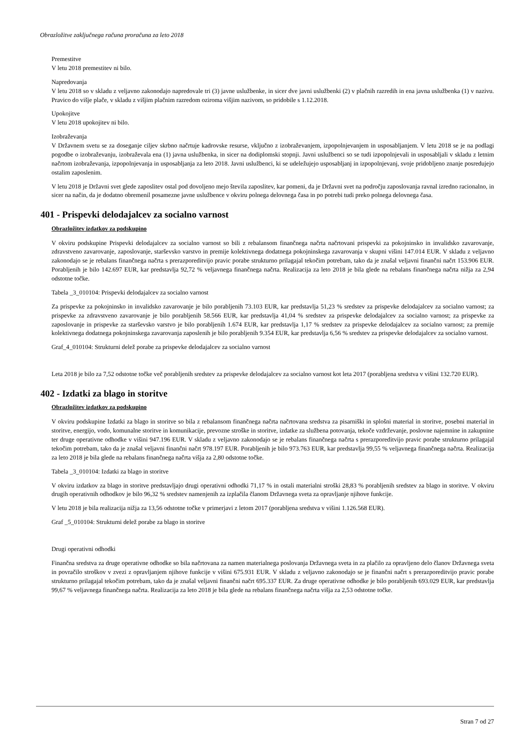Obrazložitve zaključnega računa proračuna za leto 2018
Premestitve
V letu 2018 premestitev ni bilo.
Napredovanja
V letu 2018 so v skladu z veljavno zakonodajo napredovale tri (3) javne uslužbenke, in sicer dve javni uslužbenki (2) v plačnih razredih in ena javna uslužbenka (1) v nazivu. Pravico do višje plače, v skladu z višjim plačnim razredom oziroma višjim nazivom, so pridobile s 1.12.2018.
Upokojitve
V letu 2018 upokojitev ni bilo.
Izobraževanja
V Državnem svetu se za doseganje ciljev skrbno načrtuje kadrovske resurse, vključno z izobraževanjem, izpopolnjevanjem in usposabljanjem. V letu 2018 se je na podlagi pogodbe o izobraževanju, izobraževala ena (1) javna uslužbenka, in sicer na dodiplomski stopnji. Javni uslužbenci so se tudi izpopolnjevali in usposabljali v skladu z letnim načrtom izobraževanja, izpopolnjevanja in usposabljanja za leto 2018. Javni uslužbenci, ki se udeležujejo usposabljanj in izpopolnjevanj, svoje pridobljeno znanje posredujejo ostalim zaposlenim.
V letu 2018 je Državni svet glede zaposlitev ostal pod dovoljeno mejo števila zaposlitev, kar pomeni, da je Državni svet na področju zaposlovanja ravnal izredno racionalno, in sicer na način, da je dodatno obremenil posamezne javne uslužbence v okviru polnega delovnega časa in po potrebi tudi preko polnega delovnega časa.
401 - Prispevki delodajalcev za socialno varnost
Obrazložitev izdatkov za podskupino
V okviru podskupine Prispevki delodajalcev za socialno varnost so bili z rebalansom finančnega načrta načrtovani prispevki za pokojninsko in invalidsko zavarovanje, zdravstveno zavarovanje, zaposlovanje, starševsko varstvo in premije kolektivnega dodatnega pokojninskega zavarovanja v skupni višini 147.014 EUR. V skladu z veljavno zakonodajo se je rebalans finančnega načrta s prerazporeditvijo pravic porabe strukturno prilagajal tekočim potrebam, tako da je znašal veljavni finančni načrt 153.906 EUR. Porabljenih je bilo 142.697 EUR, kar predstavlja 92,72 % veljavnega finančnega načrta. Realizacija za leto 2018 je bila glede na rebalans finančnega načrta nižja za 2,94 odstotne točke.
Tabela _3_010104: Prispevki delodajalcev za socialno varnost
Za prispevke za pokojninsko in invalidsko zavarovanje je bilo porabljenih 73.103 EUR, kar predstavlja 51,23 % sredstev za prispevke delodajalcev za socialno varnost; za prispevke za zdravstveno zavarovanje je bilo porabljenih 58.566 EUR, kar predstavlja 41,04 % sredstev za prispevke delodajalcev za socialno varnost; za prispevke za zaposlovanje in prispevke za starševsko varstvo je bilo porabljenih 1.674 EUR, kar predstavlja 1,17 % sredstev za prispevke delodajalcev za socialno varnost; za premije kolektivnega dodatnega pokojninskega zavarovanja zaposlenih je bilo porabljenih 9.354 EUR, kar predstavlja 6,56 % sredstev za prispevke delodajalcev za socialno varnost.
Graf_4_010104: Strukturni delež porabe za prispevke delodajalcev za socialno varnost
Leta 2018 je bilo za 7,52 odstotne točke več porabljenih sredstev za prispevke delodajalcev za socialno varnost kot leta 2017 (porabljena sredstva v višini 132.720 EUR).
402 - Izdatki za blago in storitve
Obrazložitev izdatkov za podskupino
V okviru podskupine Izdatki za blago in storitve so bila z rebalansom finančnega načrta načrtovana sredstva za pisarniški in splošni material in storitve, posebni material in storitve, energijo, vodo, komunalne storitve in komunikacije, prevozne stroške in storitve, izdatke za službena potovanja, tekoče vzdrževanje, poslovne najemnine in zakupnine ter druge operativne odhodke v višini 947.196 EUR. V skladu z veljavno zakonodajo se je rebalans finančnega načrta s prerazporeditvijo pravic porabe strukturno prilagajal tekočim potrebam, tako da je znašal veljavni finančni načrt 978.197 EUR. Porabljenih je bilo 973.763 EUR, kar predstavlja 99,55 % veljavnega finančnega načrta. Realizacija za leto 2018 je bila glede na rebalans finančnega načrta višja za 2,80 odstotne točke.
Tabela _3_010104: Izdatki za blago in storitve
V okviru izdatkov za blago in storitve predstavljajo drugi operativni odhodki 71,17 % in ostali materialni stroški 28,83 % porabljenih sredstev za blago in storitve. V okviru drugih operativnih odhodkov je bilo 96,32 % sredstev namenjenih za izplačila članom Državnega sveta za opravljanje njihove funkcije.
V letu 2018 je bila realizacija nižja za 13,56 odstotne točke v primerjavi z letom 2017 (porabljena sredstva v višini 1.126.568 EUR).
Graf _5_010104: Strukturni delež porabe za blago in storitve
Drugi operativni odhodki
Finančna sredstva za druge operativne odhodke so bila načrtovana za namen materialnega poslovanja Državnega sveta in za plačilo za opravljeno delo članov Državnega sveta in povračilo stroškov v zvezi z opravljanjem njihove funkcije v višini 675.931 EUR. V skladu z veljavno zakonodajo se je finančni načrt s prerazporeditvijo pravic porabe strukturno prilagajal tekočim potrebam, tako da je znašal veljavni finančni načrt 695.337 EUR. Za druge operativne odhodke je bilo porabljenih 693.029 EUR, kar predstavlja 99,67 % veljavnega finančnega načrta. Realizacija za leto 2018 je bila glede na rebalans finančnega načrta višja za 2,53 odstotne točke.
Stran 7 od 27